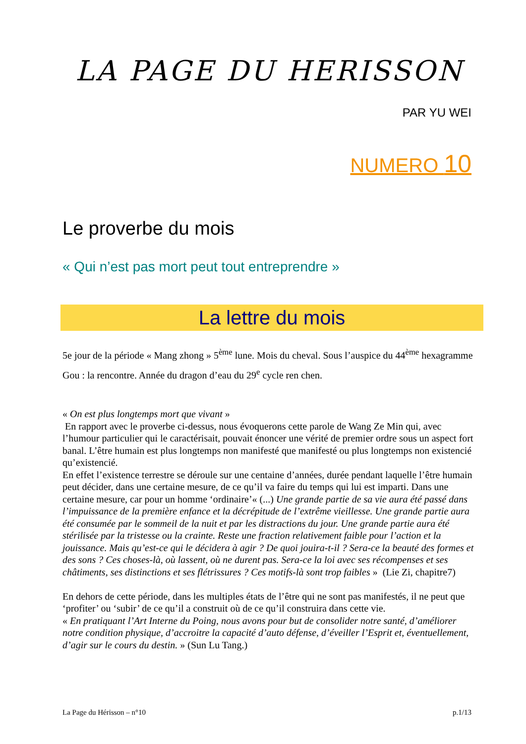LA PAGE DU HERISSON
PAR YU WEI
NUMERO 10
Le proverbe du mois
« Qui n’est pas mort peut tout entreprendre »
La lettre du mois
5e jour de la période « Mang zhong » 5<sup>ème</sup> lune. Mois du cheval. Sous l’auspice du 44<sup>ème</sup> hexagramme Gou : la rencontre. Année du dragon d’eau du 29<sup>e</sup> cycle ren chen.
« On est plus longtemps mort que vivant »
En rapport avec le proverbe ci-dessus, nous évoquerons cette parole de Wang Ze Min qui, avec l’humour particulier qui le caractérisait, pouvait énoncer une vérité de premier ordre sous un aspect fort banal. L’être humain est plus longtemps non manifesté que manifesté ou plus longtemps non existencié qu’existencié.
En effet l’existence terrestre se déroule sur une centaine d’années, durée pendant laquelle l’être humain peut décider, dans une certaine mesure, de ce qu’il va faire du temps qui lui est imparti. Dans une certaine mesure, car pour un homme ‘ordinaire’« (...) Une grande partie de sa vie aura été passé dans l’impuissance de la première enfance et la décrépitude de l’extrême vieillesse. Une grande partie aura été consumée par le sommeil de la nuit et par les distractions du jour. Une grande partie aura été stérilisée par la tristesse ou la crainte. Reste une fraction relativement faible pour l’action et la jouissance. Mais qu’est-ce qui le décidera à agir ? De quoi jouira-t-il ? Sera-ce la beauté des formes et des sons ? Ces choses-là, où lassent, où ne durent pas. Sera-ce la loi avec ses récompenses et ses châtiments, ses distinctions et ses flétrissures ? Ces motifs-là sont trop faibles » (Lie Zi, chapitre7)
En dehors de cette période, dans les multiples états de l’être qui ne sont pas manifestés, il ne peut que ‘profiter’ ou ‘subir’ de ce qu’il a construit où de ce qu’il construira dans cette vie.
« En pratiquant l’Art Interne du Poing, nous avons pour but de consolider notre santé, d’améliorer notre condition physique, d’accroitre la capacité d’auto défense, d’éveiller l’Esprit et, éventuellement, d’agir sur le cours du destin. » (Sun Lu Tang.)
La Page du Hérisson – n°10 p.1/13